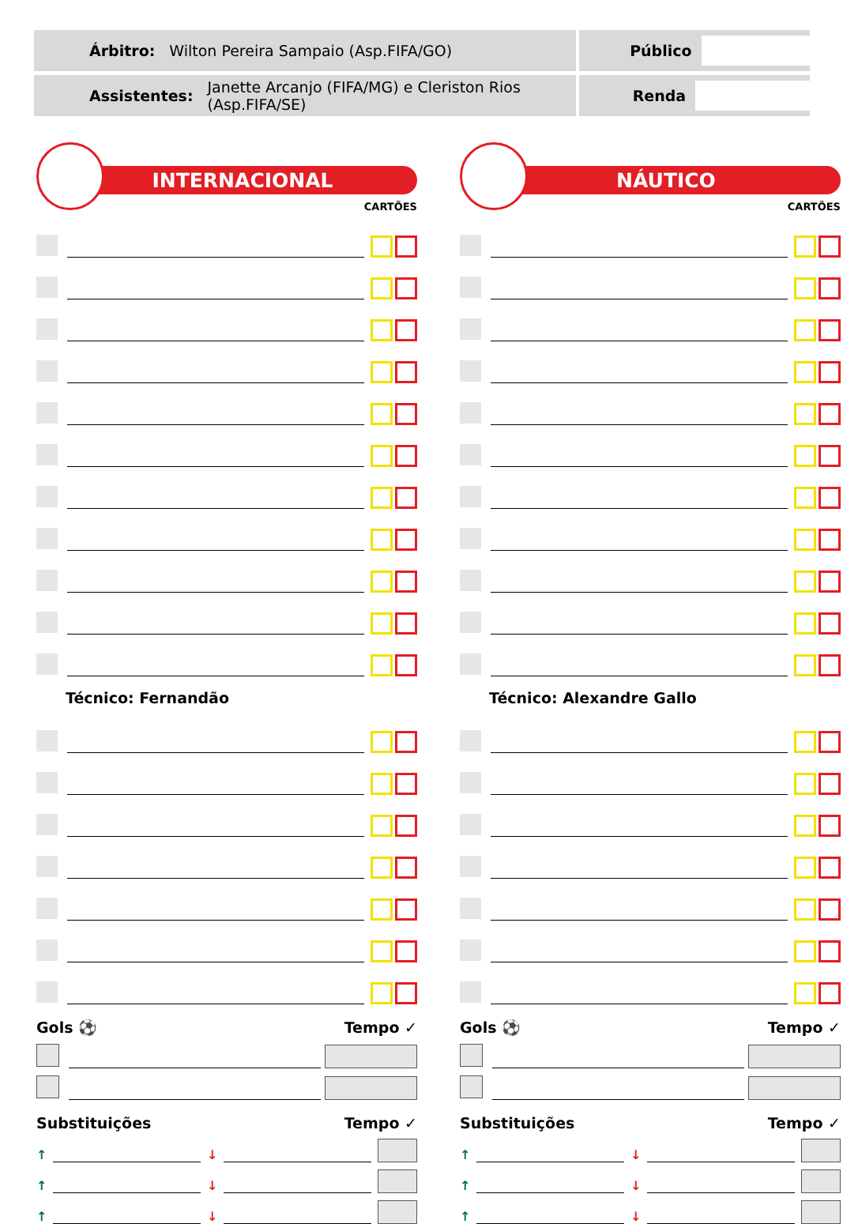Árbitro: Wilton Pereira Sampaio (Asp.FIFA/GO)
Público
Assistentes: Janette Arcanjo (FIFA/MG) e Cleriston Rios (Asp.FIFA/SE)
Renda
INTERNACIONAL
CARTÕES
Técnico: Fernandão
Gols ⚽ Tempo ✓
Substituições Tempo ✓
↑
↓
↑
↓
↑
↓
NÁUTICO
CARTÕES
Técnico: Alexandre Gallo
Gols ⚽ Tempo ✓
Substituições Tempo ✓
↑
↓
↑
↓
↑
↓